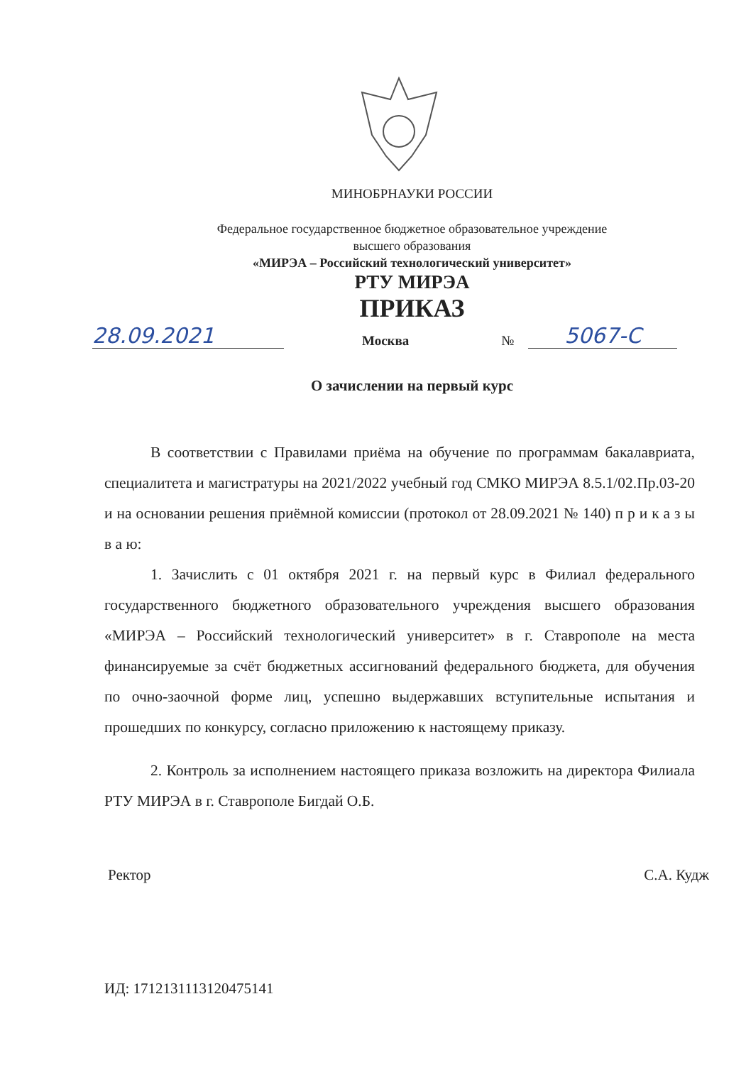МИНОБРНАУКИ РОССИИ
Федеральное государственное бюджетное образовательное учреждение
высшего образования
«МИРЭА – Российский технологический университет»
РТУ МИРЭА
ПРИКАЗ
28.09.2021 Москва № 5067-С
О зачислении на первый курс
В соответствии с Правилами приёма на обучение по программам бакалавриата, специалитета и магистратуры на 2021/2022 учебный год СМКО МИРЭА 8.5.1/02.Пр.03-20 и на основании решения приёмной комиссии (протокол от 28.09.2021 № 140) п р и к а з ы в а ю:
1. Зачислить с 01 октября 2021 г. на первый курс в Филиал федерального государственного бюджетного образовательного учреждения высшего образования «МИРЭА – Российский технологический университет» в г. Ставрополе на места финансируемые за счёт бюджетных ассигнований федерального бюджета, для обучения по очно-заочной форме лиц, успешно выдержавших вступительные испытания и прошедших по конкурсу, согласно приложению к настоящему приказу.
2. Контроль за исполнением настоящего приказа возложить на директора Филиала РТУ МИРЭА в г. Ставрополе Бигдай О.Б.
Ректор С.А. Кудж
ИД: 1712131113120475141